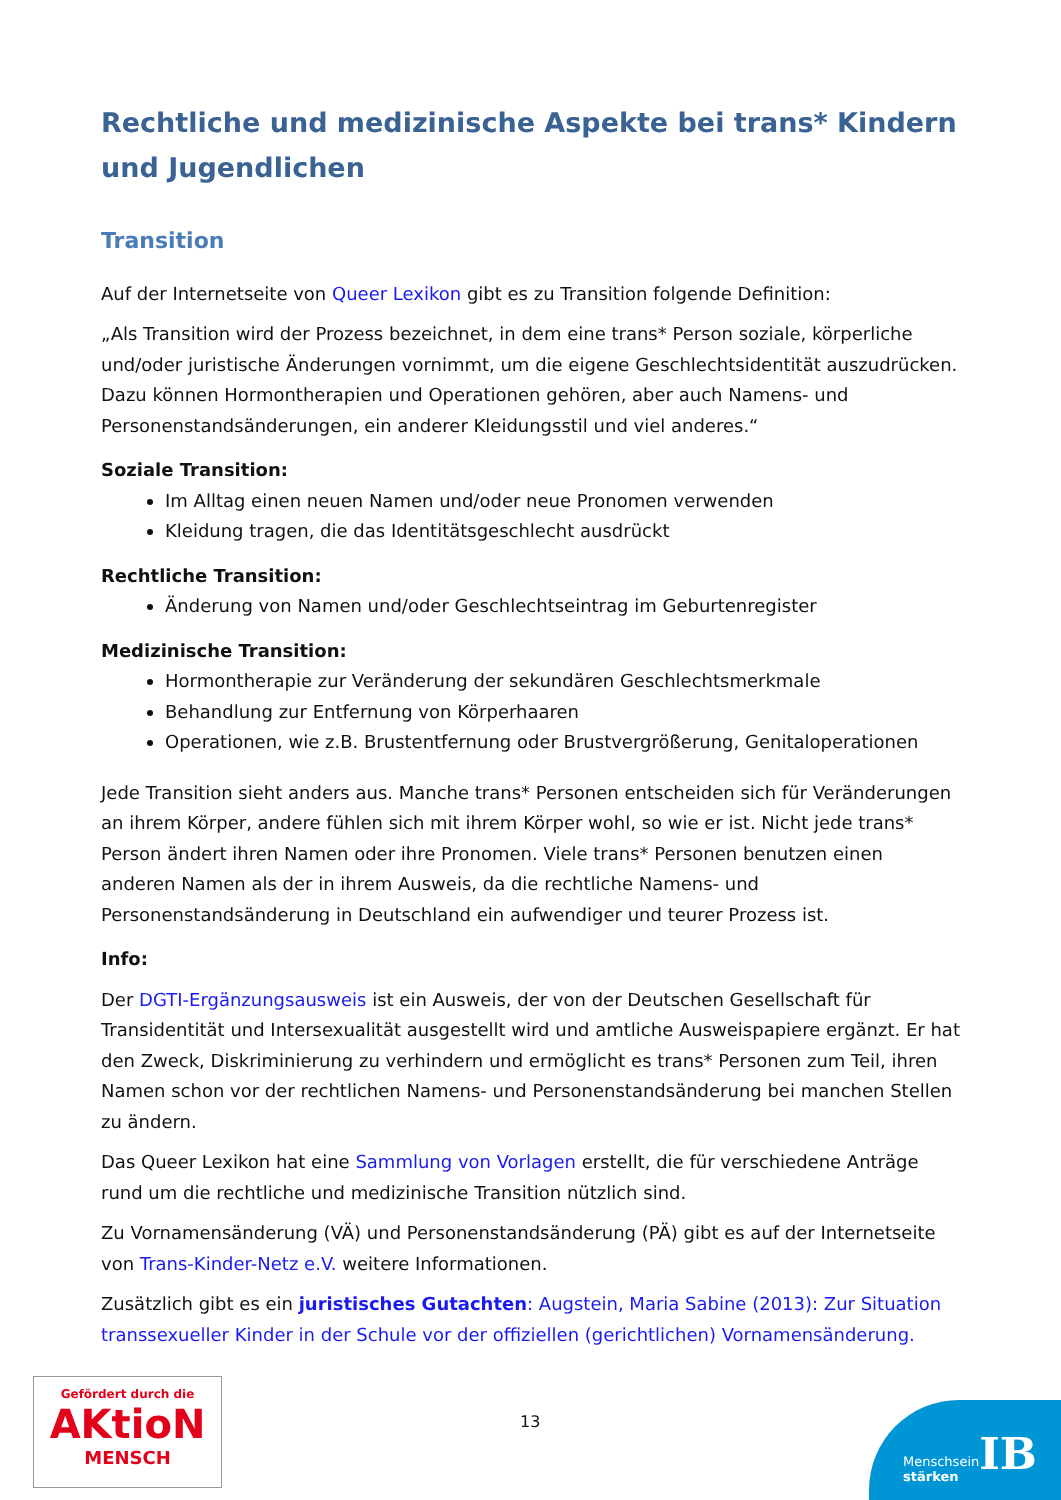Rechtliche und medizinische Aspekte bei trans* Kindern und Jugendlichen
Transition
Auf der Internetseite von Queer Lexikon gibt es zu Transition folgende Definition:
„Als Transition wird der Prozess bezeichnet, in dem eine trans* Person soziale, körperliche und/oder juristische Änderungen vornimmt, um die eigene Geschlechtsidentität auszudrücken. Dazu können Hormontherapien und Operationen gehören, aber auch Namens- und Personenstandsänderungen, ein anderer Kleidungsstil und viel anderes.“
Soziale Transition:
Im Alltag einen neuen Namen und/oder neue Pronomen verwenden
Kleidung tragen, die das Identitätsgeschlecht ausdrückt
Rechtliche Transition:
Änderung von Namen und/oder Geschlechtseintrag im Geburtenregister
Medizinische Transition:
Hormontherapie zur Veränderung der sekundären Geschlechtsmerkmale
Behandlung zur Entfernung von Körperhaaren
Operationen, wie z.B. Brustentfernung oder Brustvergrößerung, Genitaloperationen
Jede Transition sieht anders aus. Manche trans* Personen entscheiden sich für Veränderungen an ihrem Körper, andere fühlen sich mit ihrem Körper wohl, so wie er ist. Nicht jede trans* Person ändert ihren Namen oder ihre Pronomen. Viele trans* Personen benutzen einen anderen Namen als der in ihrem Ausweis, da die rechtliche Namens- und Personenstandsänderung in Deutschland ein aufwendiger und teurer Prozess ist.
Info:
Der DGTI-Ergänzungsausweis ist ein Ausweis, der von der Deutschen Gesellschaft für Transidentität und Intersexualität ausgestellt wird und amtliche Ausweispapiere ergänzt. Er hat den Zweck, Diskriminierung zu verhindern und ermöglicht es trans* Personen zum Teil, ihren Namen schon vor der rechtlichen Namens- und Personenstandsänderung bei manchen Stellen zu ändern.
Das Queer Lexikon hat eine Sammlung von Vorlagen erstellt, die für verschiedene Anträge rund um die rechtliche und medizinische Transition nützlich sind.
Zu Vornamensänderung (VÄ) und Personenstandsänderung (PÄ) gibt es auf der Internetseite von Trans-Kinder-Netz e.V. weitere Informationen.
Zusätzlich gibt es ein juristisches Gutachten: Augstein, Maria Sabine (2013): Zur Situation transsexueller Kinder in der Schule vor der offiziellen (gerichtlichen) Vornamensänderung.
Gefördert durch die
AKtioN
MENSCH
13
Menschsein
stärken
IB